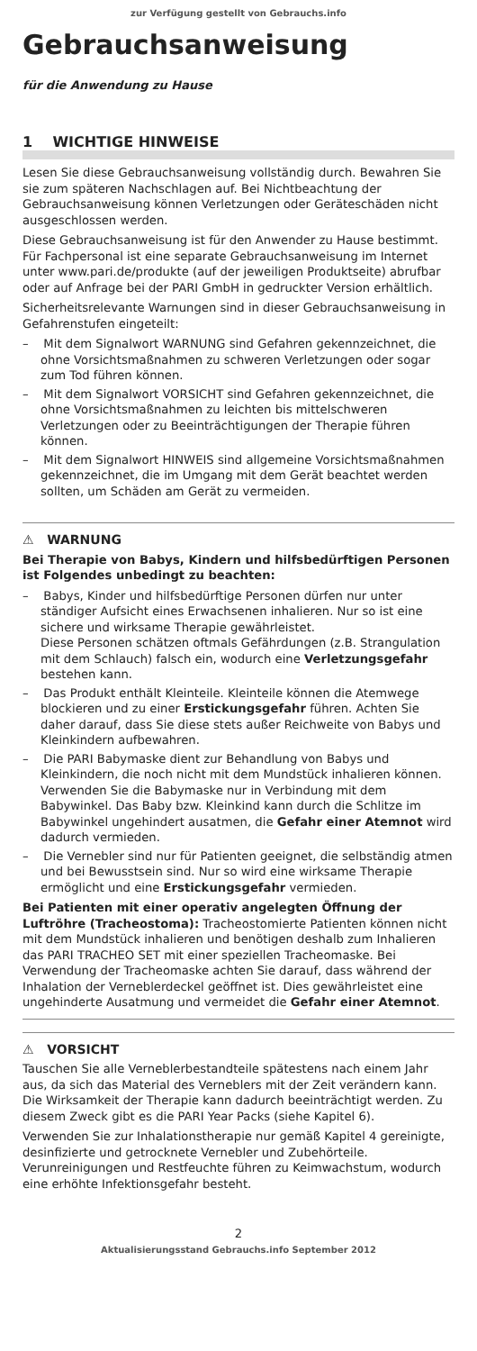zur Verfügung gestellt von Gebrauchs.info
Gebrauchsanweisung
für die Anwendung zu Hause
1 WICHTIGE HINWEISE
Lesen Sie diese Gebrauchsanweisung vollständig durch. Bewahren Sie sie zum späteren Nachschlagen auf. Bei Nichtbeachtung der Gebrauchsanweisung können Verletzungen oder Geräteschäden nicht ausgeschlossen werden.
Diese Gebrauchsanweisung ist für den Anwender zu Hause bestimmt. Für Fachpersonal ist eine separate Gebrauchsanweisung im Internet unter www.pari.de/produkte (auf der jeweiligen Produktseite) abrufbar oder auf Anfrage bei der PARI GmbH in gedruckter Version erhältlich.
Sicherheitsrelevante Warnungen sind in dieser Gebrauchsanweisung in Gefahrenstufen eingeteilt:
– Mit dem Signalwort WARNUNG sind Gefahren gekennzeichnet, die ohne Vorsichtsmaßnahmen zu schweren Verletzungen oder sogar zum Tod führen können.
– Mit dem Signalwort VORSICHT sind Gefahren gekennzeichnet, die ohne Vorsichtsmaßnahmen zu leichten bis mittelschweren Verletzungen oder zu Beeinträchtigungen der Therapie führen können.
– Mit dem Signalwort HINWEIS sind allgemeine Vorsichtsmaßnahmen gekennzeichnet, die im Umgang mit dem Gerät beachtet werden sollten, um Schäden am Gerät zu vermeiden.
⚠ WARNUNG
Bei Therapie von Babys, Kindern und hilfsbedürftigen Personen ist Folgendes unbedingt zu beachten:
– Babys, Kinder und hilfsbedürftige Personen dürfen nur unter ständiger Aufsicht eines Erwachsenen inhalieren. Nur so ist eine sichere und wirksame Therapie gewährleistet.
Diese Personen schätzen oftmals Gefährdungen (z.B. Strangulation mit dem Schlauch) falsch ein, wodurch eine Verletzungsgefahr bestehen kann.
– Das Produkt enthält Kleinteile. Kleinteile können die Atemwege blockieren und zu einer Erstickungsgefahr führen. Achten Sie daher darauf, dass Sie diese stets außer Reichweite von Babys und Kleinkindern aufbewahren.
– Die PARI Babymaske dient zur Behandlung von Babys und Kleinkindern, die noch nicht mit dem Mundstück inhalieren können. Verwenden Sie die Babymaske nur in Verbindung mit dem Babywinkel. Das Baby bzw. Kleinkind kann durch die Schlitze im Babywinkel ungehindert ausatmen, die Gefahr einer Atemnot wird dadurch vermieden.
– Die Vernebler sind nur für Patienten geeignet, die selbständig atmen und bei Bewusstsein sind. Nur so wird eine wirksame Therapie ermöglicht und eine Erstickungsgefahr vermieden.
Bei Patienten mit einer operativ angelegten Öffnung der Luftröhre (Tracheostoma): Tracheostomierte Patienten können nicht mit dem Mundstück inhalieren und benötigen deshalb zum Inhalieren das PARI TRACHEO SET mit einer speziellen Tracheomaske. Bei Verwendung der Tracheomaske achten Sie darauf, dass während der Inhalation der Verneblerdeckel geöffnet ist. Dies gewährleistet eine ungehinderte Ausatmung und vermeidet die Gefahr einer Atemnot.
⚠ VORSICHT
Tauschen Sie alle Verneblerbestandteile spätestens nach einem Jahr aus, da sich das Material des Verneblers mit der Zeit verändern kann. Die Wirksamkeit der Therapie kann dadurch beeinträchtigt werden. Zu diesem Zweck gibt es die PARI Year Packs (siehe Kapitel 6).
Verwenden Sie zur Inhalationstherapie nur gemäß Kapitel 4 gereinigte, desinfizierte und getrocknete Vernebler und Zubehörteile. Verunreinigungen und Restfeuchte führen zu Keimwachstum, wodurch eine erhöhte Infektionsgefahr besteht.
2
Aktualisierungsstand Gebrauchs.info September 2012